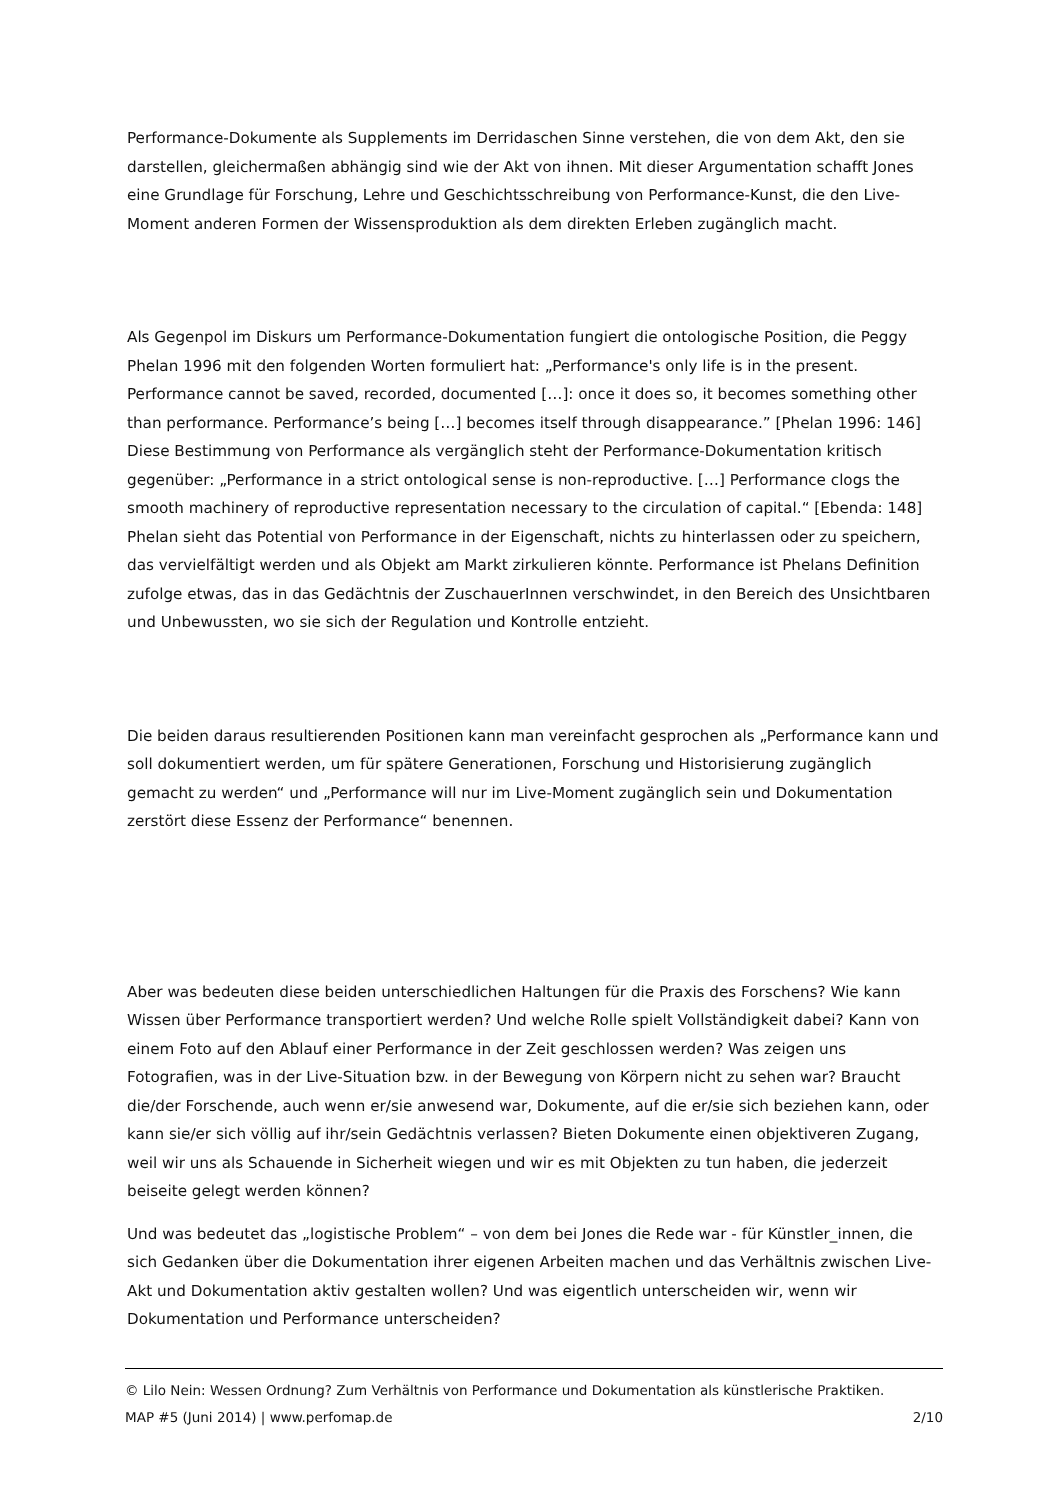Performance-Dokumente als Supplements im Derridaschen Sinne verstehen, die von dem Akt, den sie darstellen, gleichermaßen abhängig sind wie der Akt von ihnen. Mit dieser Argumentation schafft Jones eine Grundlage für Forschung, Lehre und Geschichtsschreibung von Performance-Kunst, die den Live-Moment anderen Formen der Wissensproduktion als dem direkten Erleben zugänglich macht.
Als Gegenpol im Diskurs um Performance-Dokumentation fungiert die ontologische Position, die Peggy Phelan 1996 mit den folgenden Worten formuliert hat: „Performance's only life is in the present. Performance cannot be saved, recorded, documented […]: once it does so, it becomes something other than performance. Performance’s being […] becomes itself through disappearance.” [Phelan 1996: 146] Diese Bestimmung von Performance als vergänglich steht der Performance-Dokumentation kritisch gegenüber: „Performance in a strict ontological sense is non-reproductive. […] Performance clogs the smooth machinery of reproductive representation necessary to the circulation of capital.“ [Ebenda: 148] Phelan sieht das Potential von Performance in der Eigenschaft, nichts zu hinterlassen oder zu speichern, das vervielfältigt werden und als Objekt am Markt zirkulieren könnte. Performance ist Phelans Definition zufolge etwas, das in das Gedächtnis der ZuschauerInnen verschwindet, in den Bereich des Unsichtbaren und Unbewussten, wo sie sich der Regulation und Kontrolle entzieht.
Die beiden daraus resultierenden Positionen kann man vereinfacht gesprochen als „Performance kann und soll dokumentiert werden, um für spätere Generationen, Forschung und Historisierung zugänglich gemacht zu werden“ und „Performance will nur im Live-Moment zugänglich sein und Dokumentation zerstört diese Essenz der Performance“ benennen.
Aber was bedeuten diese beiden unterschiedlichen Haltungen für die Praxis des Forschens? Wie kann Wissen über Performance transportiert werden? Und welche Rolle spielt Vollständigkeit dabei? Kann von einem Foto auf den Ablauf einer Performance in der Zeit geschlossen werden? Was zeigen uns Fotografien, was in der Live-Situation bzw. in der Bewegung von Körpern nicht zu sehen war? Braucht die/der Forschende, auch wenn er/sie anwesend war, Dokumente, auf die er/sie sich beziehen kann, oder kann sie/er sich völlig auf ihr/sein Gedächtnis verlassen? Bieten Dokumente einen objektiveren Zugang, weil wir uns als Schauende in Sicherheit wiegen und wir es mit Objekten zu tun haben, die jederzeit beiseite gelegt werden können?
Und was bedeutet das „logistische Problem“ – von dem bei Jones die Rede war - für Künstler_innen, die sich Gedanken über die Dokumentation ihrer eigenen Arbeiten machen und das Verhältnis zwischen Live-Akt und Dokumentation aktiv gestalten wollen? Und was eigentlich unterscheiden wir, wenn wir Dokumentation und Performance unterscheiden?
© Lilo Nein: Wessen Ordnung? Zum Verhältnis von Performance und Dokumentation als künstlerische Praktiken.
MAP #5 (Juni 2014) | www.perfomap.de 2/10